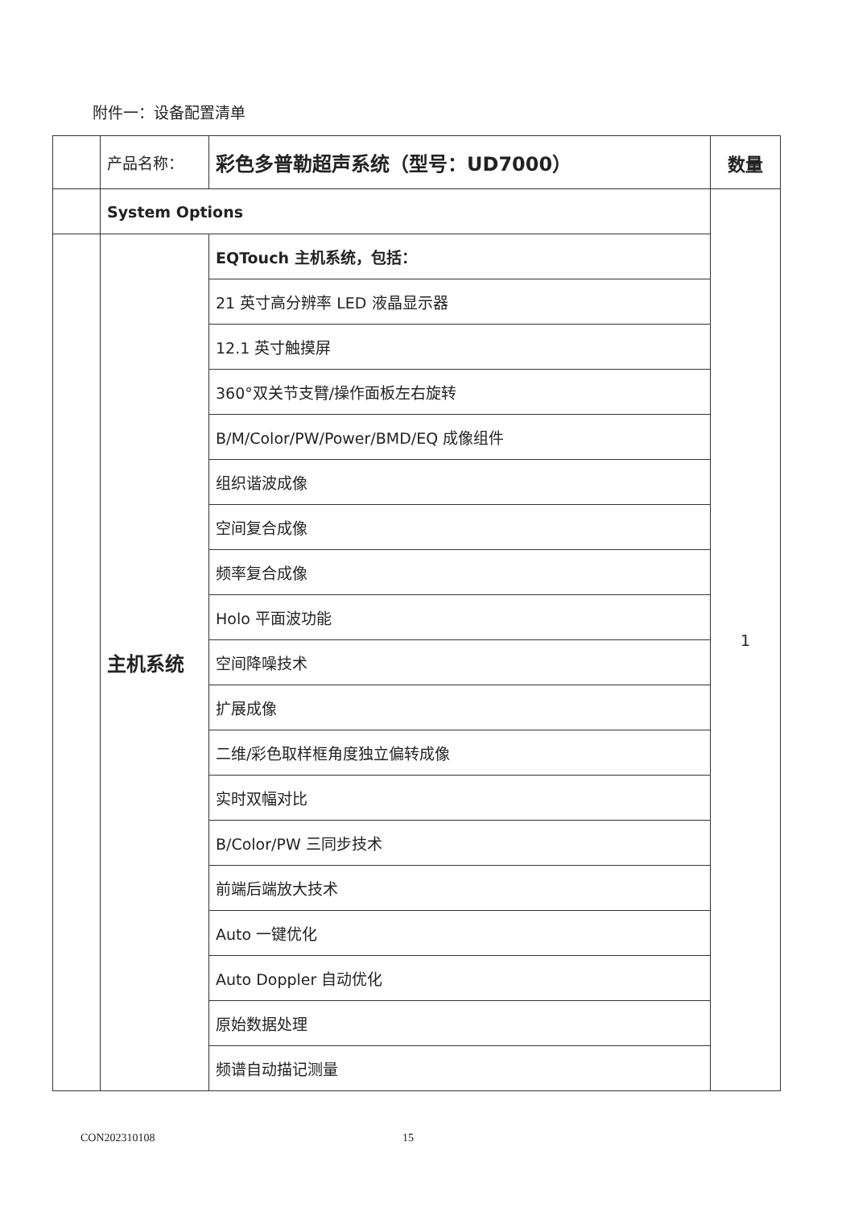附件一：设备配置清单
| | 产品名称： | 彩色多普勒超声系统（型号：UD7000） | 数量 |
| | System Options | | 1 |
| | 主机系统 | EQTouch 主机系统，包括： | |
| | | 21 英寸高分辨率 LED 液晶显示器 | |
| | | 12.1 英寸触摸屏 | |
| | | 360°双关节支臂/操作面板左右旋转 | |
| | | B/M/Color/PW/Power/BMD/EQ 成像组件 | |
| | | 组织谐波成像 | |
| | | 空间复合成像 | |
| | | 频率复合成像 | |
| | | Holo 平面波功能 | |
| | | 空间降噪技术 | |
| | | 扩展成像 | |
| | | 二维/彩色取样框角度独立偏转成像 | |
| | | 实时双幅对比 | |
| | | B/Color/PW 三同步技术 | |
| | | 前端后端放大技术 | |
| | | Auto 一键优化 | |
| | | Auto Doppler 自动优化 | |
| | | 原始数据处理 | |
| | | 频谱自动描记测量 | |
CON202310108 15